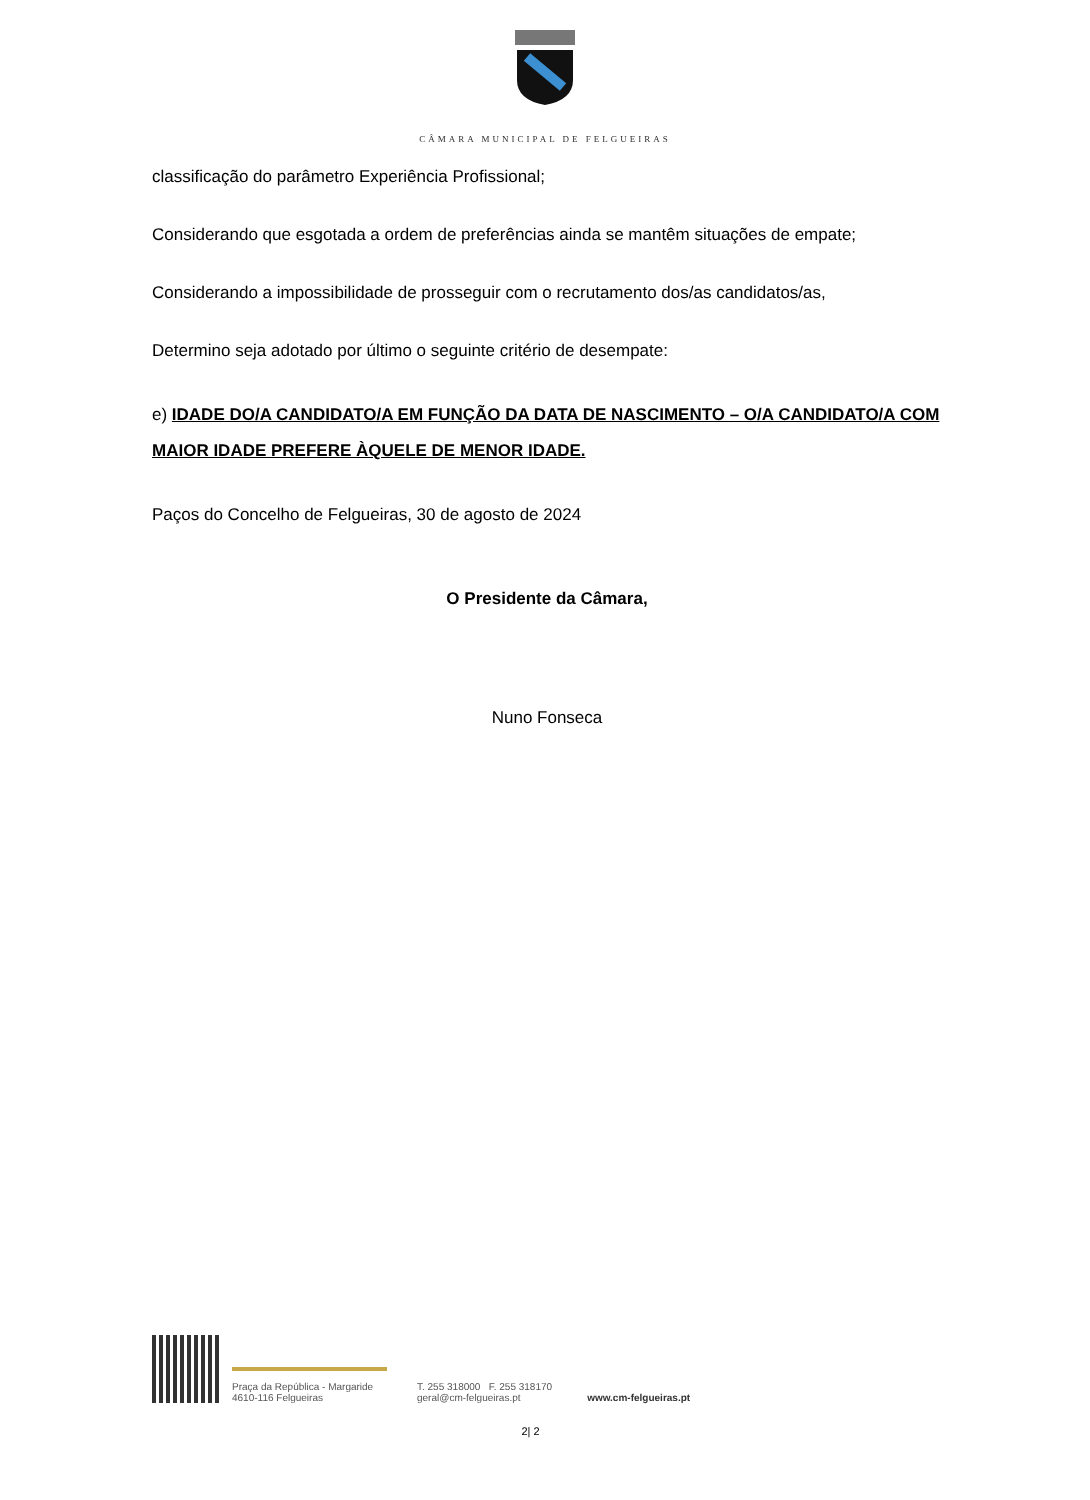CÂMARA MUNICIPAL DE FELGUEIRAS
classificação do parâmetro Experiência Profissional;
Considerando que esgotada a ordem de preferências ainda se mantêm situações de empate;
Considerando a impossibilidade de prosseguir com o recrutamento dos/as candidatos/as,
Determino seja adotado por último o seguinte critério de desempate:
e) IDADE DO/A CANDIDATO/A EM FUNÇÃO DA DATA DE NASCIMENTO – O/A CANDIDATO/A COM MAIOR IDADE PREFERE ÀQUELE DE MENOR IDADE.
Paços do Concelho de Felgueiras, 30 de agosto de 2024
O Presidente da Câmara,
Nuno Fonseca
Praça da República - Margaride
4610-116 Felgueiras
T. 255 318000 F. 255 318170
geral@cm-felgueiras.pt
www.cm-felgueiras.pt
2| 2